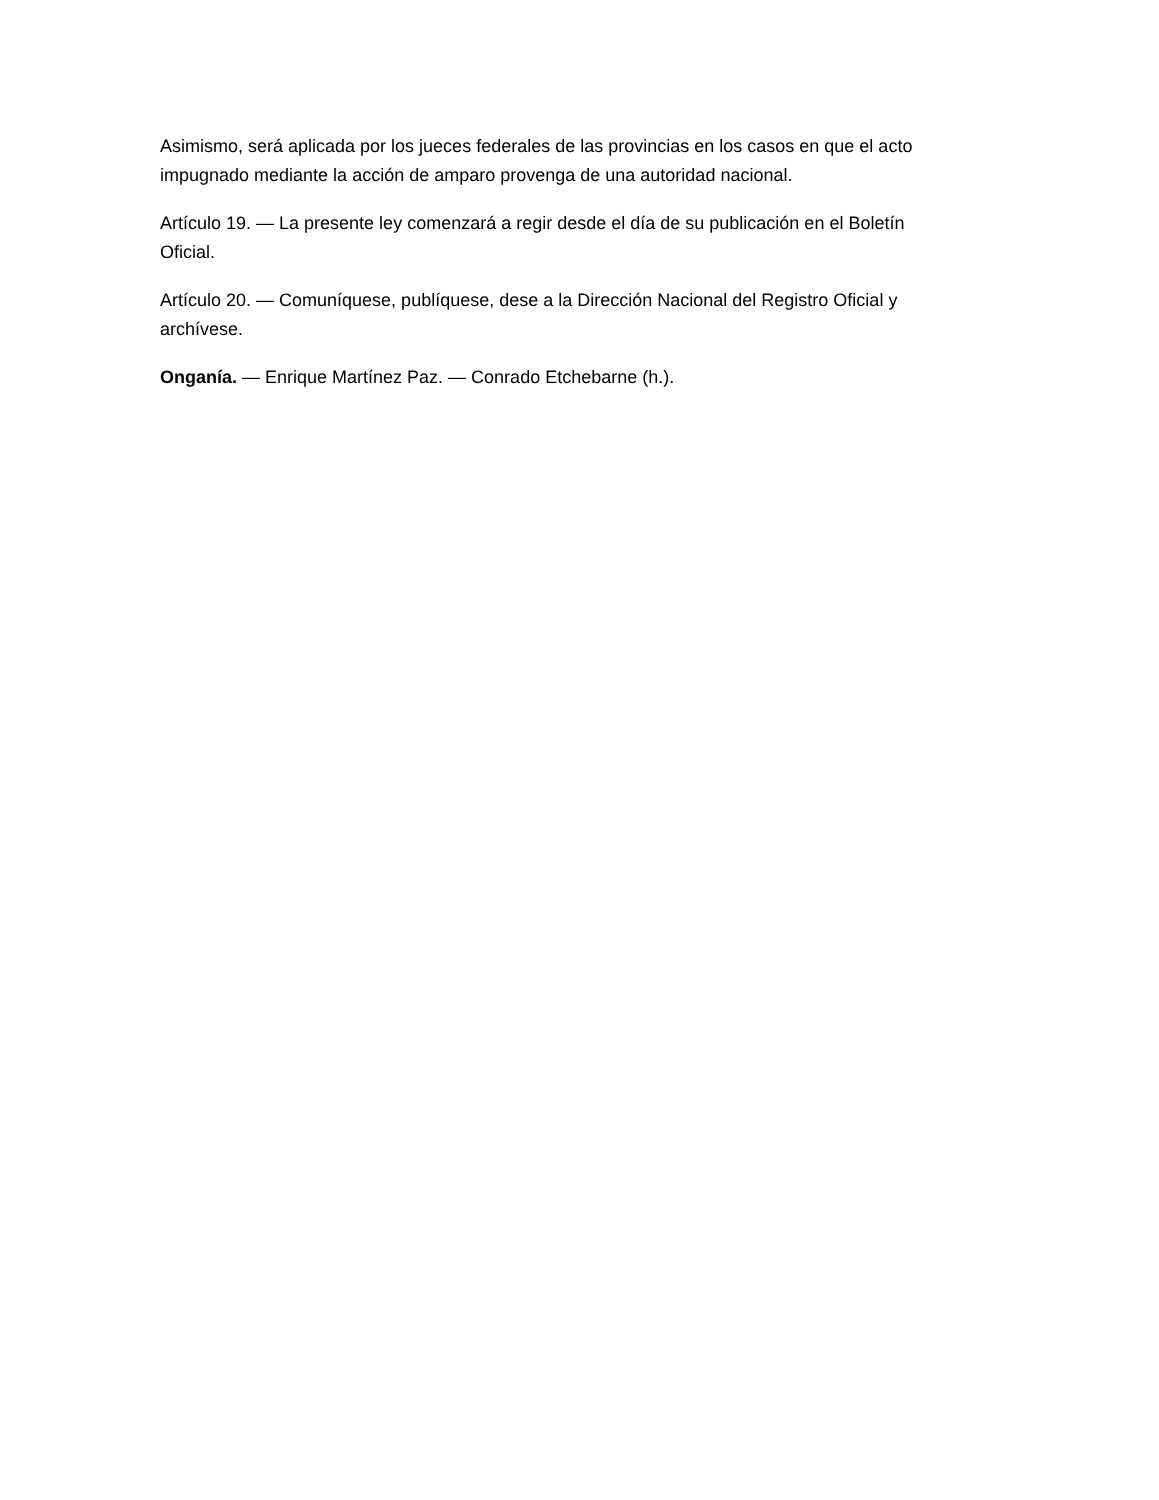Asimismo, será aplicada por los jueces federales de las provincias en los casos en que el acto impugnado mediante la acción de amparo provenga de una autoridad nacional.
Artículo 19. — La presente ley comenzará a regir desde el día de su publicación en el Boletín Oficial.
Artículo 20. — Comuníquese, publíquese, dese a la Dirección Nacional del Registro Oficial y archívese.
Onganía. — Enrique Martínez Paz. — Conrado Etchebarne (h.).